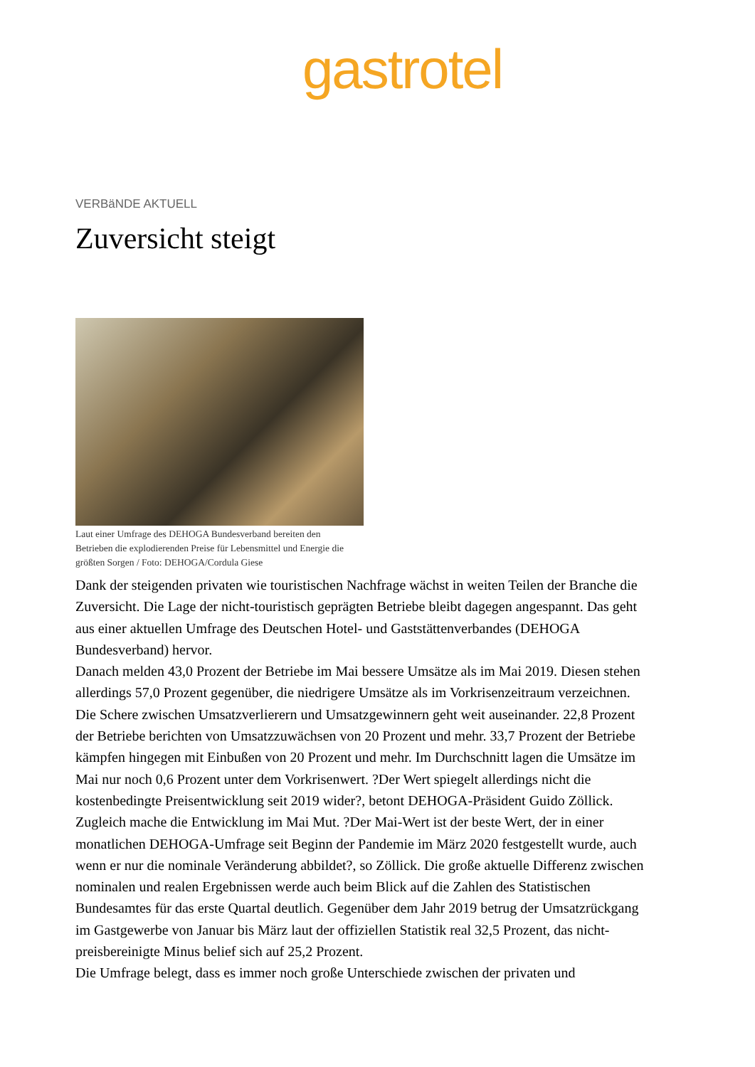gastrotel
VERBäNDE AKTUELL
Zuversicht steigt
Laut einer Umfrage des DEHOGA Bundesverband bereiten den Betrieben die explodierenden Preise für Lebensmittel und Energie die größten Sorgen / Foto: DEHOGA/Cordula Giese
Dank der steigenden privaten wie touristischen Nachfrage wächst in weiten Teilen der Branche die Zuversicht. Die Lage der nicht-touristisch geprägten Betriebe bleibt dagegen angespannt. Das geht aus einer aktuellen Umfrage des Deutschen Hotel- und Gaststättenverbandes (DEHOGA Bundesverband) hervor.
Danach melden 43,0 Prozent der Betriebe im Mai bessere Umsätze als im Mai 2019. Diesen stehen allerdings 57,0 Prozent gegenüber, die niedrigere Umsätze als im Vorkrisenzeitraum verzeichnen. Die Schere zwischen Umsatzverlierern und Umsatzgewinnern geht weit auseinander. 22,8 Prozent der Betriebe berichten von Umsatzzuwächsen von 20 Prozent und mehr. 33,7 Prozent der Betriebe kämpfen hingegen mit Einbußen von 20 Prozent und mehr. Im Durchschnitt lagen die Umsätze im Mai nur noch 0,6 Prozent unter dem Vorkrisenwert. ?Der Wert spiegelt allerdings nicht die kostenbedingte Preisentwicklung seit 2019 wider?, betont DEHOGA-Präsident Guido Zöllick.
Zugleich mache die Entwicklung im Mai Mut. ?Der Mai-Wert ist der beste Wert, der in einer monatlichen DEHOGA-Umfrage seit Beginn der Pandemie im März 2020 festgestellt wurde, auch wenn er nur die nominale Veränderung abbildet?, so Zöllick. Die große aktuelle Differenz zwischen nominalen und realen Ergebnissen werde auch beim Blick auf die Zahlen des Statistischen Bundesamtes für das erste Quartal deutlich. Gegenüber dem Jahr 2019 betrug der Umsatzrückgang im Gastgewerbe von Januar bis März laut der offiziellen Statistik real 32,5 Prozent, das nicht-preisbereinigte Minus belief sich auf 25,2 Prozent.
Die Umfrage belegt, dass es immer noch große Unterschiede zwischen der privaten und